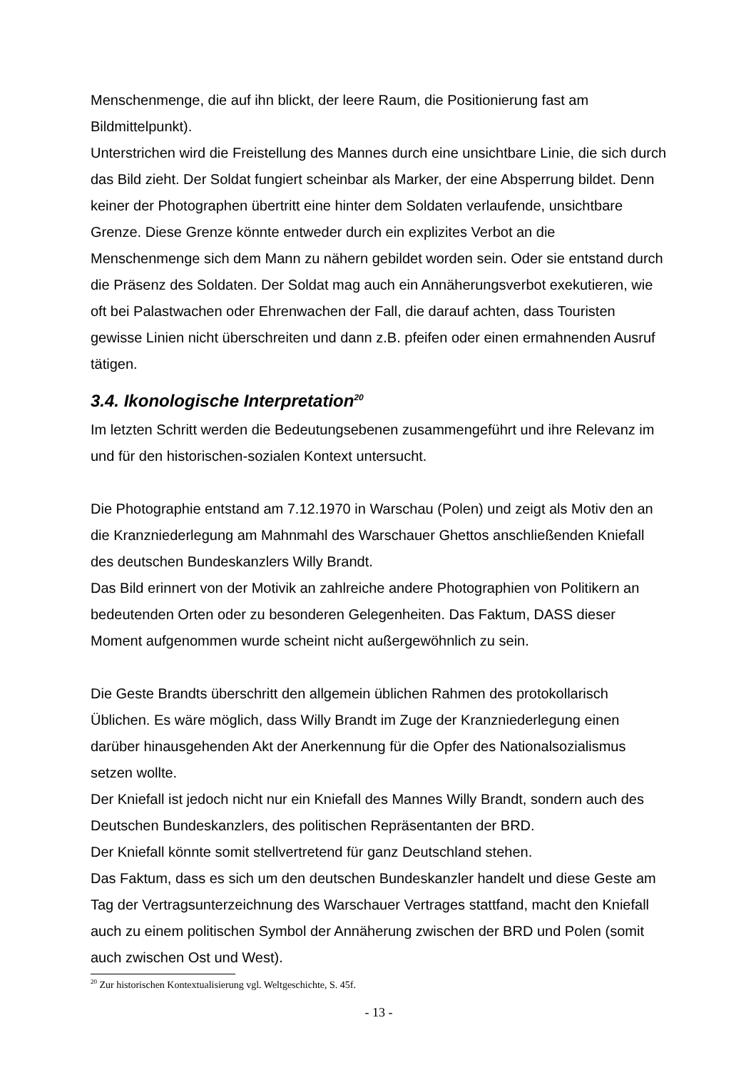Menschenmenge, die auf ihn blickt, der leere Raum, die Positionierung fast am Bildmittelpunkt).
Unterstrichen wird die Freistellung des Mannes durch eine unsichtbare Linie, die sich durch das Bild zieht. Der Soldat fungiert scheinbar als Marker, der eine Absperrung bildet. Denn keiner der Photographen übertritt eine hinter dem Soldaten verlaufende, unsichtbare Grenze. Diese Grenze könnte entweder durch ein explizites Verbot an die Menschenmenge sich dem Mann zu nähern gebildet worden sein. Oder sie entstand durch die Präsenz des Soldaten. Der Soldat mag auch ein Annäherungsverbot exekutieren, wie oft bei Palastwachen oder Ehrenwachen der Fall, die darauf achten, dass Touristen gewisse Linien nicht überschreiten und dann z.B. pfeifen oder einen ermahnenden Ausruf tätigen.
3.4. Ikonologische Interpretation<sup>20</sup>
Im letzten Schritt werden die Bedeutungsebenen zusammengeführt und ihre Relevanz im und für den historischen-sozialen Kontext untersucht.
Die Photographie entstand am 7.12.1970 in Warschau (Polen) und zeigt als Motiv den an die Kranzniederlegung am Mahnmahl des Warschauer Ghettos anschließenden Kniefall des deutschen Bundeskanzlers Willy Brandt.
Das Bild erinnert von der Motivik an zahlreiche andere Photographien von Politikern an bedeutenden Orten oder zu besonderen Gelegenheiten. Das Faktum, DASS dieser Moment aufgenommen wurde scheint nicht außergewöhnlich zu sein.
Die Geste Brandts überschritt den allgemein üblichen Rahmen des protokollarisch Üblichen. Es wäre möglich, dass Willy Brandt im Zuge der Kranzniederlegung einen darüber hinausgehenden Akt der Anerkennung für die Opfer des Nationalsozialismus setzen wollte.
Der Kniefall ist jedoch nicht nur ein Kniefall des Mannes Willy Brandt, sondern auch des Deutschen Bundeskanzlers, des politischen Repräsentanten der BRD.
Der Kniefall könnte somit stellvertretend für ganz Deutschland stehen.
Das Faktum, dass es sich um den deutschen Bundeskanzler handelt und diese Geste am Tag der Vertragsunterzeichnung des Warschauer Vertrages stattfand, macht den Kniefall auch zu einem politischen Symbol der Annäherung zwischen der BRD und Polen (somit auch zwischen Ost und West).
<sup>20</sup> Zur historischen Kontextualisierung vgl. Weltgeschichte, S. 45f.
- 13 -